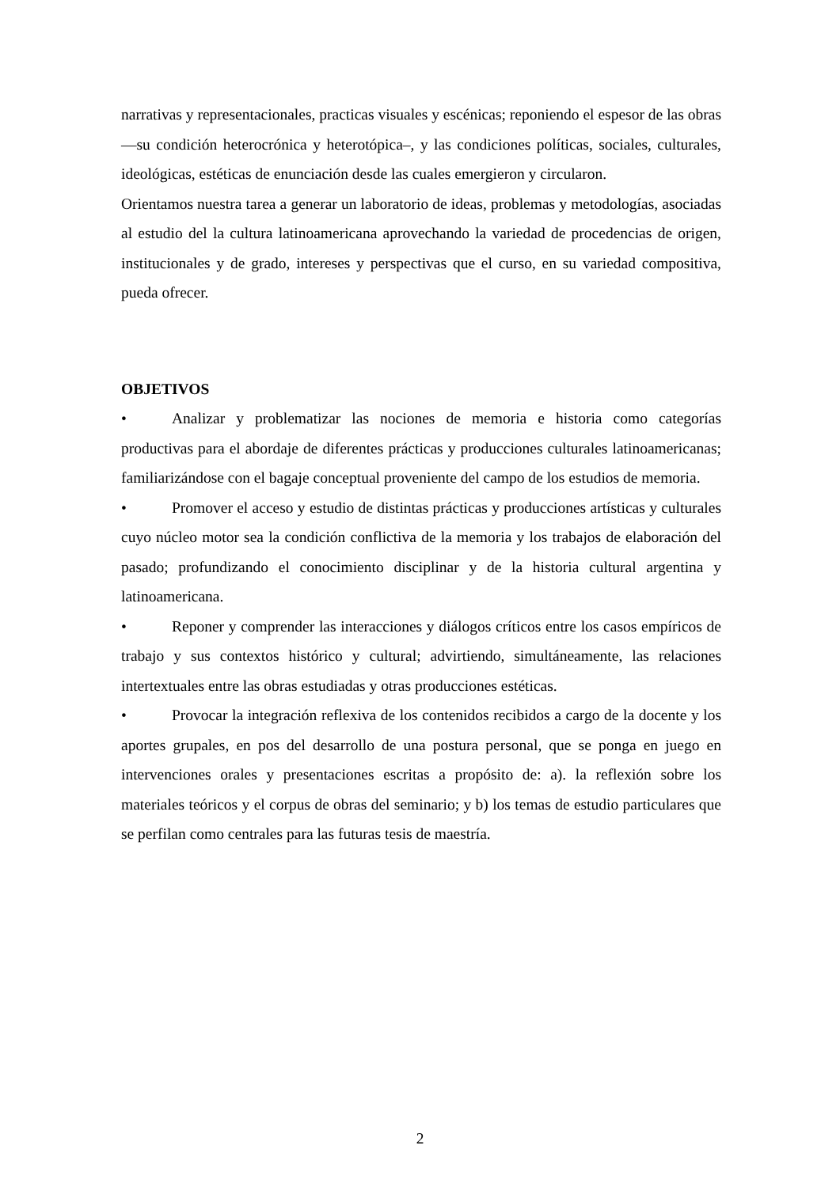narrativas y representacionales, practicas visuales y escénicas; reponiendo el espesor de las obras —su condición heterocrónica y heterotópica–, y las condiciones políticas, sociales, culturales, ideológicas, estéticas de enunciación desde las cuales emergieron y circularon.
Orientamos nuestra tarea a generar un laboratorio de ideas, problemas y metodologías, asociadas al estudio del la cultura latinoamericana aprovechando la variedad de procedencias de origen, institucionales y de grado, intereses y perspectivas que el curso, en su variedad compositiva, pueda ofrecer.
OBJETIVOS
• Analizar y problematizar las nociones de memoria e historia como categorías productivas para el abordaje de diferentes prácticas y producciones culturales latinoamericanas; familiarizándose con el bagaje conceptual proveniente del campo de los estudios de memoria.
• Promover el acceso y estudio de distintas prácticas y producciones artísticas y culturales cuyo núcleo motor sea la condición conflictiva de la memoria y los trabajos de elaboración del pasado; profundizando el conocimiento disciplinar y de la historia cultural argentina y latinoamericana.
• Reponer y comprender las interacciones y diálogos críticos entre los casos empíricos de trabajo y sus contextos histórico y cultural; advirtiendo, simultáneamente, las relaciones intertextuales entre las obras estudiadas y otras producciones estéticas.
• Provocar la integración reflexiva de los contenidos recibidos a cargo de la docente y los aportes grupales, en pos del desarrollo de una postura personal, que se ponga en juego en intervenciones orales y presentaciones escritas a propósito de: a). la reflexión sobre los materiales teóricos y el corpus de obras del seminario; y b) los temas de estudio particulares que se perfilan como centrales para las futuras tesis de maestría.
2